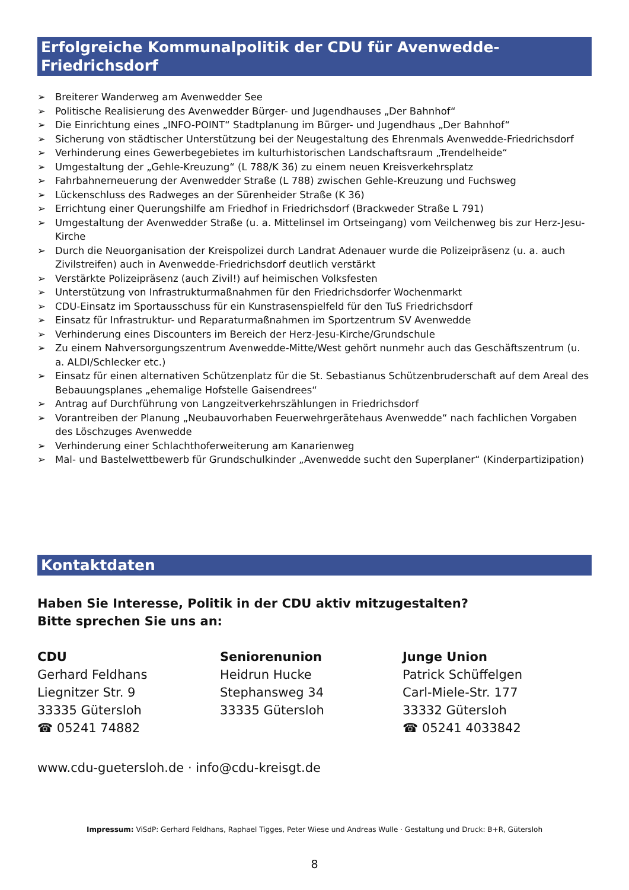Erfolgreiche Kommunalpolitik der CDU für Avenwedde-Friedrichsdorf
➢ Breiterer Wanderweg am Avenwedder See
➢ Politische Realisierung des Avenwedder Bürger- und Jugendhauses „Der Bahnhof“
➢ Die Einrichtung eines „INFO-POINT“ Stadtplanung im Bürger- und Jugendhaus „Der Bahnhof“
➢ Sicherung von städtischer Unterstützung bei der Neugestaltung des Ehrenmals Avenwedde-Friedrichsdorf
➢ Verhinderung eines Gewerbegebietes im kulturhistorischen Landschaftsraum „Trendelheide“
➢ Umgestaltung der „Gehle-Kreuzung“ (L 788/K 36) zu einem neuen Kreisverkehrsplatz
➢ Fahrbahnerneuerung der Avenwedder Straße (L 788) zwischen Gehle-Kreuzung und Fuchsweg
➢ Lückenschluss des Radweges an der Sürenheider Straße (K 36)
➢ Errichtung einer Querungshilfe am Friedhof in Friedrichsdorf (Brackweder Straße L 791)
➢ Umgestaltung der Avenwedder Straße (u. a. Mittelinsel im Ortseingang) vom Veilchenweg bis zur Herz-Jesu-Kirche
➢ Durch die Neuorganisation der Kreispolizei durch Landrat Adenauer wurde die Polizeipräsenz (u. a. auch Zivilstreifen) auch in Avenwedde-Friedrichsdorf deutlich verstärkt
➢ Verstärkte Polizeipräsenz (auch Zivil!) auf heimischen Volksfesten
➢ Unterstützung von Infrastrukturmaßnahmen für den Friedrichsdorfer Wochenmarkt
➢ CDU-Einsatz im Sportausschuss für ein Kunstrasenspielfeld für den TuS Friedrichsdorf
➢ Einsatz für Infrastruktur- und Reparaturmaßnahmen im Sportzentrum SV Avenwedde
➢ Verhinderung eines Discounters im Bereich der Herz-Jesu-Kirche/Grundschule
➢ Zu einem Nahversorgungszentrum Avenwedde-Mitte/West gehört nunmehr auch das Geschäftszentrum (u. a. ALDI/Schlecker etc.)
➢ Einsatz für einen alternativen Schützenplatz für die St. Sebastianus Schützenbruderschaft auf dem Areal des Bebauungsplanes „ehemalige Hofstelle Gaisendrees“
➢ Antrag auf Durchführung von Langzeitverkehrszählungen in Friedrichsdorf
➢ Vorantreiben der Planung „Neubauvorhaben Feuerwehrgerätehaus Avenwedde“ nach fachlichen Vorgaben des Löschzuges Avenwedde
➢ Verhinderung einer Schlachthoferweiterung am Kanarienweg
➢ Mal- und Bastelwettbewerb für Grundschulkinder „Avenwedde sucht den Superplaner“ (Kinderpartizipation)
Kontaktdaten
Haben Sie Interesse, Politik in der CDU aktiv mitzugestalten?
Bitte sprechen Sie uns an:
CDU
Gerhard Feldhans
Liegnitzer Str. 9
33335 Gütersloh
☎ 05241 74882
Seniorenunion
Heidrun Hucke
Stephansweg 34
33335 Gütersloh
Junge Union
Patrick Schüffelgen
Carl-Miele-Str. 177
33332 Gütersloh
☎ 05241 4033842
www.cdu-guetersloh.de · info@cdu-kreisgt.de
Impressum: ViSdP: Gerhard Feldhans, Raphael Tigges, Peter Wiese und Andreas Wulle · Gestaltung und Druck: B+R, Gütersloh
8